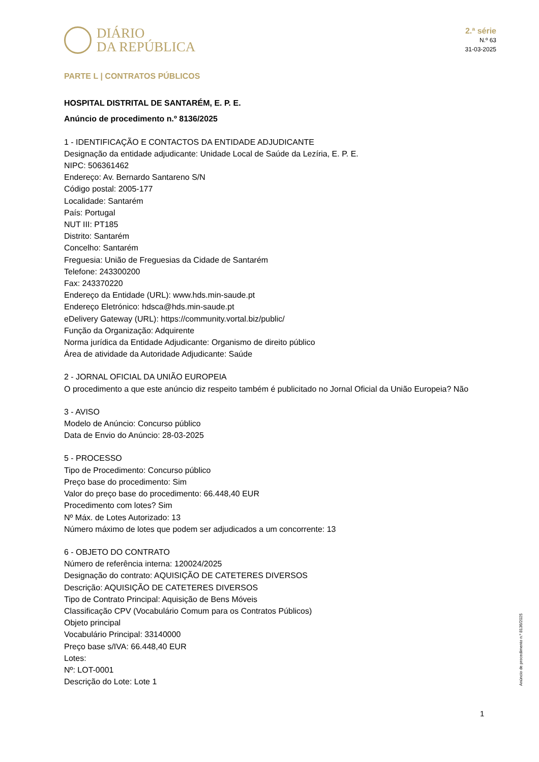DIÁRIO
DA REPÚBLICA
2.ª série
N.º 63
31-03-2025
PARTE L | CONTRATOS PÚBLICOS
HOSPITAL DISTRITAL DE SANTARÉM, E. P. E.
Anúncio de procedimento n.º 8136/2025
1 - IDENTIFICAÇÃO E CONTACTOS DA ENTIDADE ADJUDICANTE
Designação da entidade adjudicante: Unidade Local de Saúde da Lezíria, E. P. E.
NIPC: 506361462
Endereço: Av. Bernardo Santareno S/N
Código postal: 2005-177
Localidade: Santarém
País: Portugal
NUT III: PT185
Distrito: Santarém
Concelho: Santarém
Freguesia: União de Freguesias da Cidade de Santarém
Telefone: 243300200
Fax: 243370220
Endereço da Entidade (URL): www.hds.min-saude.pt
Endereço Eletrónico: hdsca@hds.min-saude.pt
eDelivery Gateway (URL): https://community.vortal.biz/public/
Função da Organização: Adquirente
Norma jurídica da Entidade Adjudicante: Organismo de direito público
Área de atividade da Autoridade Adjudicante: Saúde
2 - JORNAL OFICIAL DA UNIÃO EUROPEIA
O procedimento a que este anúncio diz respeito também é publicitado no Jornal Oficial da União Europeia? Não
3 - AVISO
Modelo de Anúncio: Concurso público
Data de Envio do Anúncio: 28-03-2025
5 - PROCESSO
Tipo de Procedimento: Concurso público
Preço base do procedimento: Sim
Valor do preço base do procedimento: 66.448,40 EUR
Procedimento com lotes? Sim
Nº Máx. de Lotes Autorizado: 13
Número máximo de lotes que podem ser adjudicados a um concorrente: 13
6 - OBJETO DO CONTRATO
Número de referência interna: 120024/2025
Designação do contrato: AQUISIÇÃO DE CATETERES DIVERSOS
Descrição: AQUISIÇÃO DE CATETERES DIVERSOS
Tipo de Contrato Principal: Aquisição de Bens Móveis
Classificação CPV (Vocabulário Comum para os Contratos Públicos)
Objeto principal
Vocabulário Principal: 33140000
Preço base s/IVA: 66.448,40 EUR
Lotes:
Nº: LOT-0001
Descrição do Lote: Lote 1
Anúncio de procedimento n.º 8136/2025
1